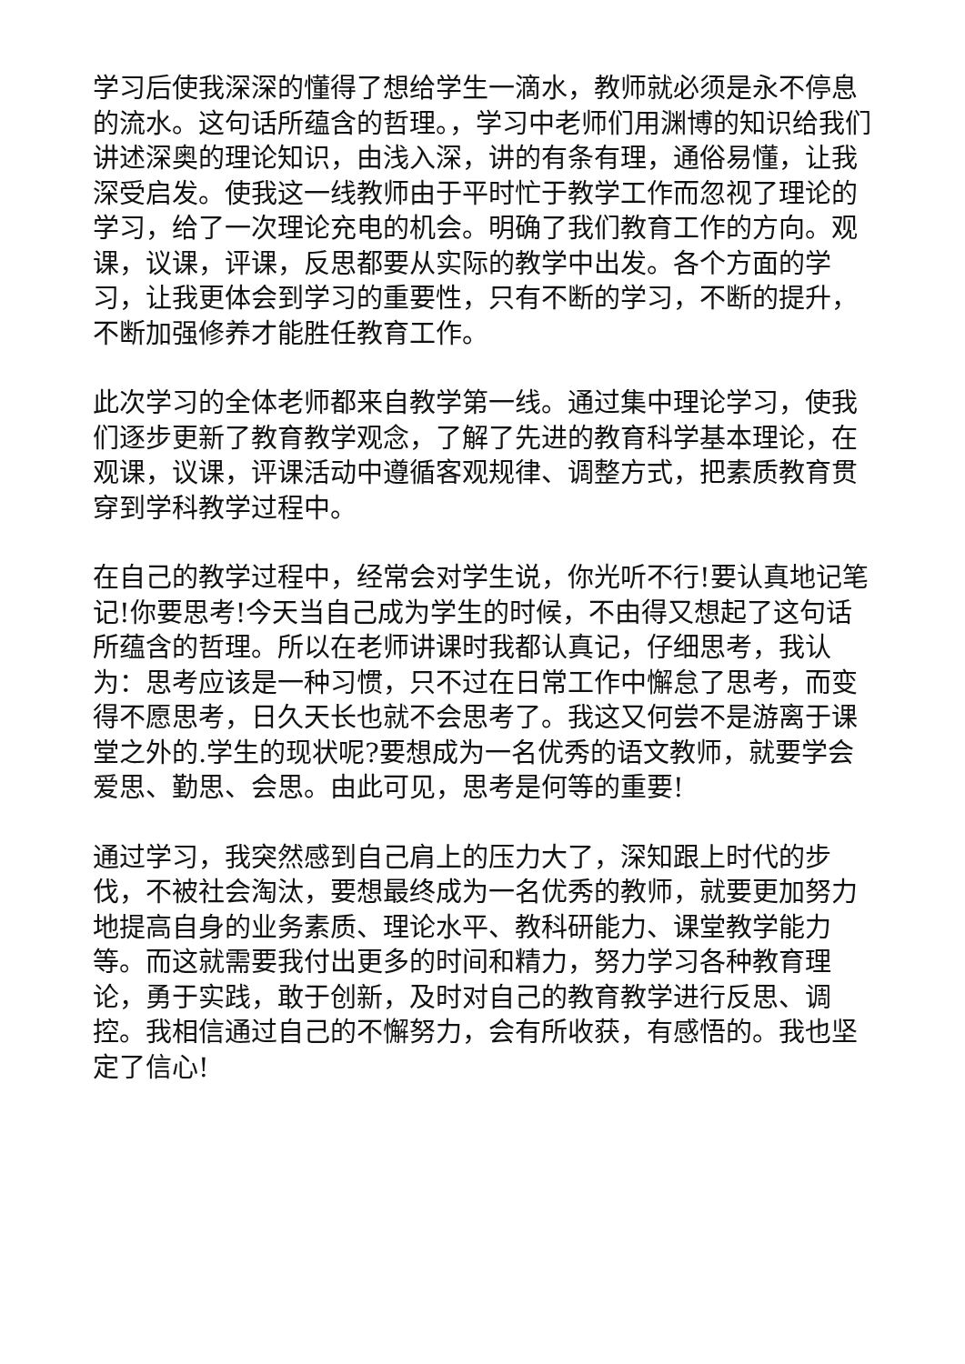学习后使我深深的懂得了想给学生一滴水，教师就必须是永不停息的流水。这句话所蕴含的哲理。，学习中老师们用渊博的知识给我们讲述深奥的理论知识，由浅入深，讲的有条有理，通俗易懂，让我深受启发。使我这一线教师由于平时忙于教学工作而忽视了理论的学习，给了一次理论充电的机会。明确了我们教育工作的方向。观课，议课，评课，反思都要从实际的教学中出发。各个方面的学习，让我更体会到学习的重要性，只有不断的学习，不断的提升，不断加强修养才能胜任教育工作。
此次学习的全体老师都来自教学第一线。通过集中理论学习，使我们逐步更新了教育教学观念，了解了先进的教育科学基本理论，在观课，议课，评课活动中遵循客观规律、调整方式，把素质教育贯穿到学科教学过程中。
在自己的教学过程中，经常会对学生说，你光听不行!要认真地记笔记!你要思考!今天当自己成为学生的时候，不由得又想起了这句话所蕴含的哲理。所以在老师讲课时我都认真记，仔细思考，我认为：思考应该是一种习惯，只不过在日常工作中懈怠了思考，而变得不愿思考，日久天长也就不会思考了。我这又何尝不是游离于课堂之外的.学生的现状呢?要想成为一名优秀的语文教师，就要学会爱思、勤思、会思。由此可见，思考是何等的重要!
通过学习，我突然感到自己肩上的压力大了，深知跟上时代的步伐，不被社会淘汰，要想最终成为一名优秀的教师，就要更加努力地提高自身的业务素质、理论水平、教科研能力、课堂教学能力等。而这就需要我付出更多的时间和精力，努力学习各种教育理论，勇于实践，敢于创新，及时对自己的教育教学进行反思、调控。我相信通过自己的不懈努力，会有所收获，有感悟的。我也坚定了信心!